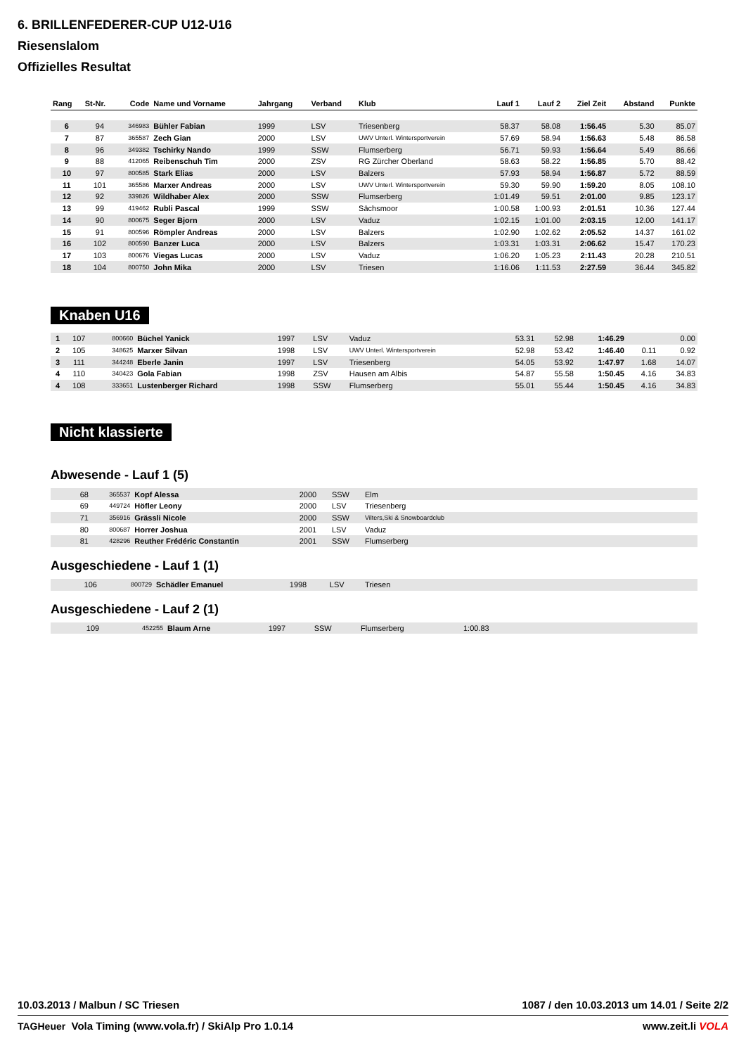6. BRILLENFEDERER-CUP U12-U16
Riesenslalom
Offizielles Resultat
| Rang | St-Nr. | Code | Name und Vorname | Jahrgang | Verband | Klub | Lauf 1 | Lauf 2 | Ziel Zeit | Abstand | Punkte |
| --- | --- | --- | --- | --- | --- | --- | --- | --- | --- | --- | --- |
| 6 | 94 | 346983 | Bühler Fabian | 1999 | LSV | Triesenberg | 58.37 | 58.08 | 1:56.45 | 5.30 | 85.07 |
| 7 | 87 | 365587 | Zech Gian | 2000 | LSV | UWV Unterl. Wintersportverein | 57.69 | 58.94 | 1:56.63 | 5.48 | 86.58 |
| 8 | 96 | 349382 | Tschirky Nando | 1999 | SSW | Flumserberg | 56.71 | 59.93 | 1:56.64 | 5.49 | 86.66 |
| 9 | 88 | 412065 | Reibenschuh Tim | 2000 | ZSV | RG Zürcher Oberland | 58.63 | 58.22 | 1:56.85 | 5.70 | 88.42 |
| 10 | 97 | 800585 | Stark Elias | 2000 | LSV | Balzers | 57.93 | 58.94 | 1:56.87 | 5.72 | 88.59 |
| 11 | 101 | 365586 | Marxer Andreas | 2000 | LSV | UWV Unterl. Wintersportverein | 59.30 | 59.90 | 1:59.20 | 8.05 | 108.10 |
| 12 | 92 | 339826 | Wildhaber Alex | 2000 | SSW | Flumserberg | 1:01.49 | 59.51 | 2:01.00 | 9.85 | 123.17 |
| 13 | 99 | 419462 | Rubli Pascal | 1999 | SSW | Sächsmoor | 1:00.58 | 1:00.93 | 2:01.51 | 10.36 | 127.44 |
| 14 | 90 | 800675 | Seger Bjorn | 2000 | LSV | Vaduz | 1:02.15 | 1:01.00 | 2:03.15 | 12.00 | 141.17 |
| 15 | 91 | 800596 | Römpler Andreas | 2000 | LSV | Balzers | 1:02.90 | 1:02.62 | 2:05.52 | 14.37 | 161.02 |
| 16 | 102 | 800590 | Banzer Luca | 2000 | LSV | Balzers | 1:03.31 | 1:03.31 | 2:06.62 | 15.47 | 170.23 |
| 17 | 103 | 800676 | Viegas Lucas | 2000 | LSV | Vaduz | 1:06.20 | 1:05.23 | 2:11.43 | 20.28 | 210.51 |
| 18 | 104 | 800750 | John Mika | 2000 | LSV | Triesen | 1:16.06 | 1:11.53 | 2:27.59 | 36.44 | 345.82 |
Knaben U16
| 1 | 107 | 800660 | Büchel Yanick | 1997 | LSV | Vaduz | 53.31 | 52.98 | 1:46.29 | | 0.00 |
| 2 | 105 | 348625 | Marxer Silvan | 1998 | LSV | UWV Unterl. Wintersportverein | 52.98 | 53.42 | 1:46.40 | 0.11 | 0.92 |
| 3 | 111 | 344248 | Eberle Janin | 1997 | LSV | Triesenberg | 54.05 | 53.92 | 1:47.97 | 1.68 | 14.07 |
| 4 | 110 | 340423 | Gola Fabian | 1998 | ZSV | Hausen am Albis | 54.87 | 55.58 | 1:50.45 | 4.16 | 34.83 |
| 4 | 108 | 333651 | Lustenberger Richard | 1998 | SSW | Flumserberg | 55.01 | 55.44 | 1:50.45 | 4.16 | 34.83 |
Nicht klassierte
Abwesende - Lauf 1 (5)
| | 68 | 365537 | Kopf Alessa | 2000 | SSW | Elm |
| | 69 | 449724 | Höfler Leony | 2000 | LSV | Triesenberg |
| | 71 | 356916 | Grässli Nicole | 2000 | SSW | Vilters,Ski & Snowboardclub |
| | 80 | 800687 | Horrer Joshua | 2001 | LSV | Vaduz |
| | 81 | 428296 | Reuther Frédéric Constantin | 2001 | SSW | Flumserberg |
Ausgeschiedene - Lauf 1 (1)
| | 106 | 800729 | Schädler Emanuel | 1998 | LSV | Triesen |
Ausgeschiedene - Lauf 2 (1)
| | 109 | 452255 | Blaum Arne | 1997 | SSW | Flumserberg | 1:00.83 |
10.03.2013 / Malbun / SC Triesen 1087 / den 10.03.2013 um 14.01 / Seite 2/2
TAGHeuer Vola Timing (www.vola.fr) / SkiAlp Pro 1.0.14 www.zeit.li VOLA